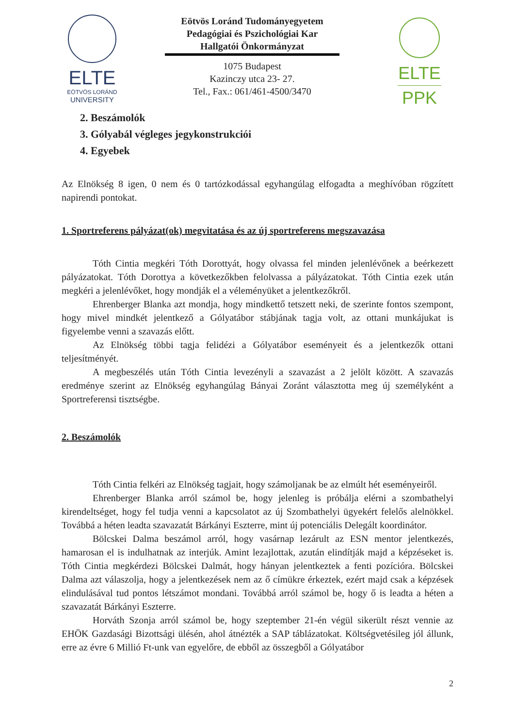ELTE
EÖTVÖS LORÁND
UNIVERSITY
Eötvös Loránd Tudományegyetem
Pedagógiai és Pszichológiai Kar
Hallgatói Önkormányzat
1075 Budapest
Kazinczy utca 23- 27.
Tel., Fax.: 061/461-4500/3470
ELTE
PPK
2. Beszámolók
3. Gólyabál végleges jegykonstrukciói
4. Egyebek
Az Elnökség 8 igen, 0 nem és 0 tartózkodással egyhangúlag elfogadta a meghívóban rögzített napirendi pontokat.
1. Sportreferens pályázat(ok) megvitatása és az új sportreferens megszavazása
Tóth Cintia megkéri Tóth Dorottyát, hogy olvassa fel minden jelenlévőnek a beérkezett pályázatokat. Tóth Dorottya a következőkben felolvassa a pályázatokat. Tóth Cintia ezek után megkéri a jelenlévőket, hogy mondják el a véleményüket a jelentkezőkről.
Ehrenberger Blanka azt mondja, hogy mindkettő tetszett neki, de szerinte fontos szempont, hogy mivel mindkét jelentkező a Gólyatábor stábjának tagja volt, az ottani munkájukat is figyelembe venni a szavazás előtt.
Az Elnökség többi tagja felidézi a Gólyatábor eseményeit és a jelentkezők ottani teljesítményét.
A megbeszélés után Tóth Cintia levezényli a szavazást a 2 jelölt között. A szavazás eredménye szerint az Elnökség egyhangúlag Bányai Zoránt választotta meg új személyként a Sportreferensi tisztségbe.
2. Beszámolók
Tóth Cintia felkéri az Elnökség tagjait, hogy számoljanak be az elmúlt hét eseményeiről.
Ehrenberger Blanka arról számol be, hogy jelenleg is próbálja elérni a szombathelyi kirendeltséget, hogy fel tudja venni a kapcsolatot az új Szombathelyi ügyekért felelős alelnökkel. Továbbá a héten leadta szavazatát Bárkányi Eszterre, mint új potenciális Delegált koordinátor.
Bölcskei Dalma beszámol arról, hogy vasárnap lezárult az ESN mentor jelentkezés, hamarosan el is indulhatnak az interjúk. Amint lezajlottak, azután elindítják majd a képzéseket is. Tóth Cintia megkérdezi Bölcskei Dalmát, hogy hányan jelentkeztek a fenti pozícióra. Bölcskei Dalma azt válaszolja, hogy a jelentkezések nem az ő címükre érkeztek, ezért majd csak a képzések elindulásával tud pontos létszámot mondani. Továbbá arról számol be, hogy ő is leadta a héten a szavazatát Bárkányi Eszterre.
Horváth Szonja arról számol be, hogy szeptember 21-én végül sikerült részt vennie az EHÖK Gazdasági Bizottsági ülésén, ahol átnézték a SAP táblázatokat. Költségvetésileg jól állunk, erre az évre 6 Millió Ft-unk van egyelőre, de ebből az összegből a Gólyatábor
2